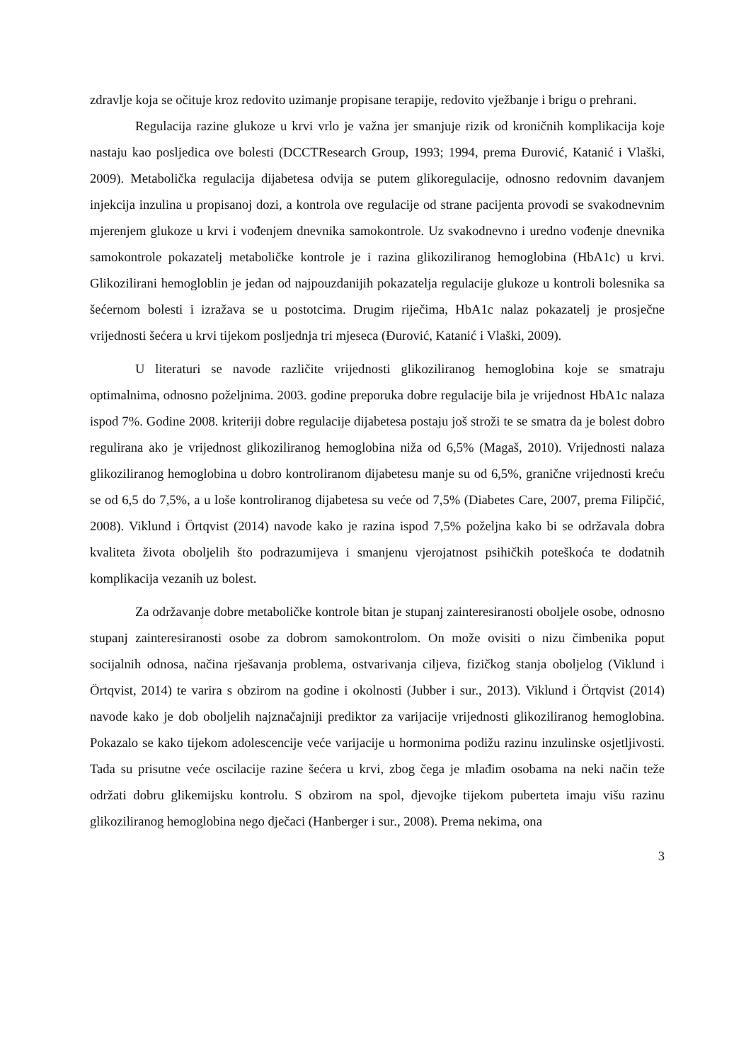zdravlje koja se očituje kroz redovito uzimanje propisane terapije, redovito vježbanje i brigu o prehrani.
Regulacija razine glukoze u krvi vrlo je važna jer smanjuje rizik od kroničnih komplikacija koje nastaju kao posljedica ove bolesti (DCCTResearch Group, 1993; 1994, prema Đurović, Katanić i Vlaški, 2009). Metabolička regulacija dijabetesa odvija se putem glikoregulacije, odnosno redovnim davanjem injekcija inzulina u propisanoj dozi, a kontrola ove regulacije od strane pacijenta provodi se svakodnevnim mjerenjem glukoze u krvi i vođenjem dnevnika samokontrole. Uz svakodnevno i uredno vođenje dnevnika samokontrole pokazatelj metaboličke kontrole je i razina glikoziliranog hemoglobina (HbA1c) u krvi. Glikozilirani hemogloblin je jedan od najpouzdanijih pokazatelja regulacije glukoze u kontroli bolesnika sa šećernom bolesti i izražava se u postotcima. Drugim riječima, HbA1c nalaz pokazatelj je prosječne vrijednosti šećera u krvi tijekom posljednja tri mjeseca (Đurović, Katanić i Vlaški, 2009).
U literaturi se navode različite vrijednosti glikoziliranog hemoglobina koje se smatraju optimalnima, odnosno poželjnima. 2003. godine preporuka dobre regulacije bila je vrijednost HbA1c nalaza ispod 7%. Godine 2008. kriteriji dobre regulacije dijabetesa postaju još stroži te se smatra da je bolest dobro regulirana ako je vrijednost glikoziliranog hemoglobina niža od 6,5% (Magaš, 2010). Vrijednosti nalaza glikoziliranog hemoglobina u dobro kontroliranom dijabetesu manje su od 6,5%, granične vrijednosti kreću se od 6,5 do 7,5%, a u loše kontroliranog dijabetesa su veće od 7,5% (Diabetes Care, 2007, prema Filipčić, 2008). Viklund i Örtqvist (2014) navode kako je razina ispod 7,5% poželjna kako bi se održavala dobra kvaliteta života oboljelih što podrazumijeva i smanjenu vjerojatnost psihičkih poteškoća te dodatnih komplikacija vezanih uz bolest.
Za održavanje dobre metaboličke kontrole bitan je stupanj zainteresiranosti oboljele osobe, odnosno stupanj zainteresiranosti osobe za dobrom samokontrolom. On može ovisiti o nizu čimbenika poput socijalnih odnosa, načina rješavanja problema, ostvarivanja ciljeva, fizičkog stanja oboljelog (Viklund i Örtqvist, 2014) te varira s obzirom na godine i okolnosti (Jubber i sur., 2013). Viklund i Örtqvist (2014) navode kako je dob oboljelih najznačajniji prediktor za varijacije vrijednosti glikoziliranog hemoglobina. Pokazalo se kako tijekom adolescencije veće varijacije u hormonima podižu razinu inzulinske osjetljivosti. Tada su prisutne veće oscilacije razine šećera u krvi, zbog čega je mlađim osobama na neki način teže održati dobru glikemijsku kontrolu. S obzirom na spol, djevojke tijekom puberteta imaju višu razinu glikoziliranog hemoglobina nego dječaci (Hanberger i sur., 2008). Prema nekima, ona
3